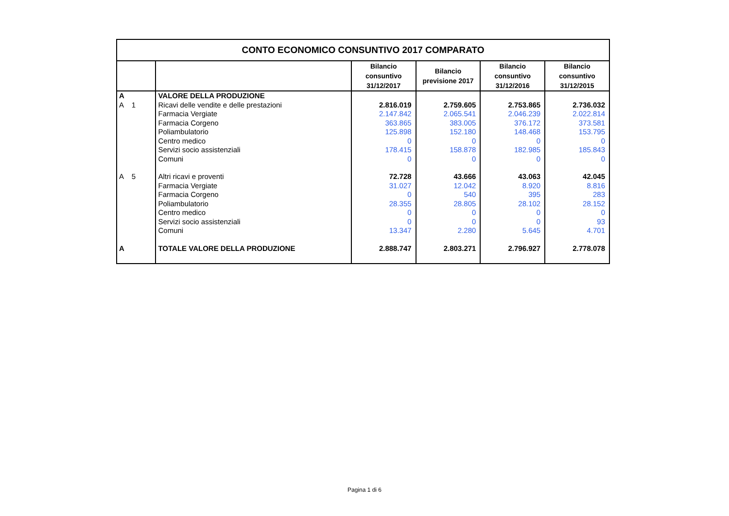| CONTO ECONOMICO CONSUNTIVO 2017 COMPARATO | | | | | |
| | | Bilancio consuntivo 31/12/2017 | Bilancio previsione 2017 | Bilancio consuntivo 31/12/2016 | Bilancio consuntivo 31/12/2015 |
| A | VALORE DELLA PRODUZIONE | | | | |
| A 1 | Ricavi delle vendite e delle prestazioni | 2.816.019 | 2.759.605 | 2.753.865 | 2.736.032 |
| | Farmacia Vergiate | 2.147.842 | 2.065.541 | 2.046.239 | 2.022.814 |
| | Farmacia Corgeno | 363.865 | 383.005 | 376.172 | 373.581 |
| | Poliambulatorio | 125.898 | 152.180 | 148.468 | 153.795 |
| | Centro medico | 0 | 0 | 0 | 0 |
| | Servizi socio assistenziali | 178.415 | 158.878 | 182.985 | 185.843 |
| | Comuni | 0 | 0 | 0 | 0 |
| A 5 | Altri ricavi e proventi | 72.728 | 43.666 | 43.063 | 42.045 |
| | Farmacia Vergiate | 31.027 | 12.042 | 8.920 | 8.816 |
| | Farmacia Corgeno | 0 | 540 | 395 | 283 |
| | Poliambulatorio | 28.355 | 28.805 | 28.102 | 28.152 |
| | Centro medico | 0 | 0 | 0 | 0 |
| | Servizi socio assistenziali | 0 | 0 | 0 | 93 |
| | Comuni | 13.347 | 2.280 | 5.645 | 4.701 |
| A | TOTALE VALORE DELLA PRODUZIONE | 2.888.747 | 2.803.271 | 2.796.927 | 2.778.078 |
Pagina 1 di 6